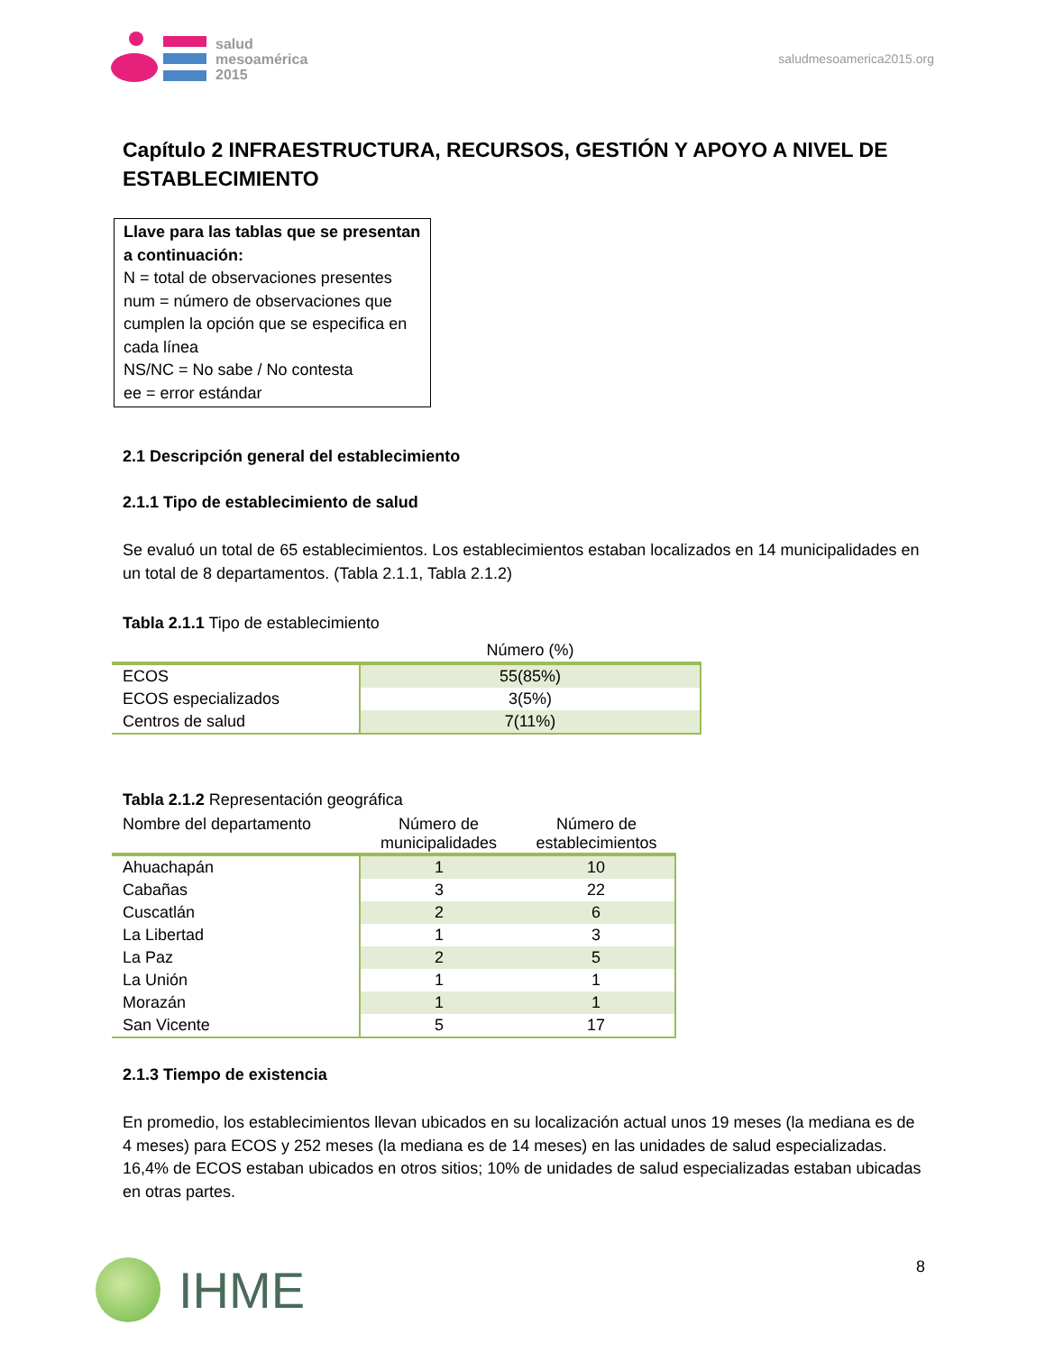salud
mesoamérica
2015
saludmesoamerica2015.org
Capítulo 2 INFRAESTRUCTURA, RECURSOS, GESTIÓN Y APOYO A NIVEL DE ESTABLECIMIENTO
Llave para las tablas que se presentan a continuación:
N = total de observaciones presentes
num = número de observaciones que cumplen la opción que se especifica en cada línea
NS/NC = No sabe / No contesta
ee = error estándar
2.1 Descripción general del establecimiento
2.1.1 Tipo de establecimiento de salud
Se evaluó un total de 65 establecimientos. Los establecimientos estaban localizados en 14 municipalidades en un total de 8 departamentos. (Tabla 2.1.1, Tabla 2.1.2)
Tabla 2.1.1 Tipo de establecimiento
| | Número (%) |
| --- | --- |
| ECOS | 55(85%) |
| ECOS especializados | 3(5%) |
| Centros de salud | 7(11%) |
Tabla 2.1.2 Representación geográfica
| Nombre del departamento | Número de municipalidades | Número de establecimientos |
| --- | --- | --- |
| Ahuachapán | 1 | 10 |
| Cabañas | 3 | 22 |
| Cuscatlán | 2 | 6 |
| La Libertad | 1 | 3 |
| La Paz | 2 | 5 |
| La Unión | 1 | 1 |
| Morazán | 1 | 1 |
| San Vicente | 5 | 17 |
2.1.3 Tiempo de existencia
En promedio, los establecimientos llevan ubicados en su localización actual unos 19 meses (la mediana es de 4 meses) para ECOS y 252 meses (la mediana es de 14 meses) en las unidades de salud especializadas. 16,4% de ECOS estaban ubicados en otros sitios; 10% de unidades de salud especializadas estaban ubicadas en otras partes.
IHME
8